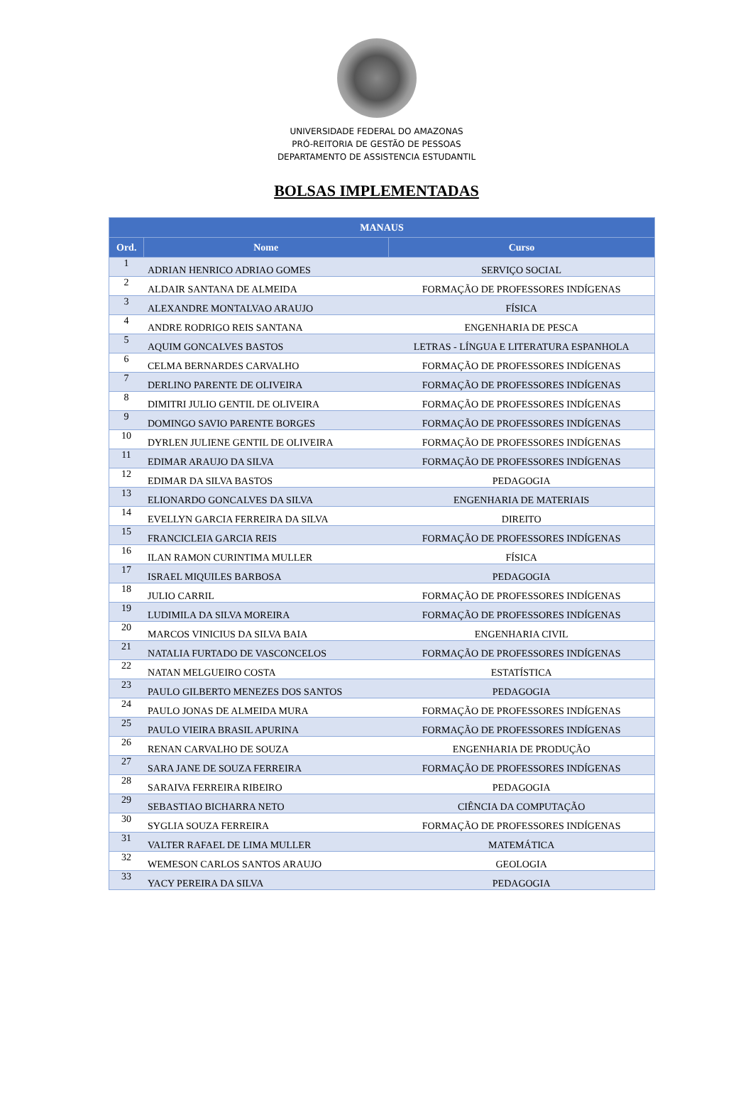UNIVERSIDADE FEDERAL DO AMAZONAS
PRÓ-REITORIA DE GESTÃO DE PESSOAS
DEPARTAMENTO DE ASSISTENCIA ESTUDANTIL
BOLSAS IMPLEMENTADAS
| MANAUS | | |
| --- | --- | --- |
| Ord. | Nome | Curso |
| 1 | ADRIAN HENRICO ADRIAO GOMES | SERVIÇO SOCIAL |
| 2 | ALDAIR SANTANA DE ALMEIDA | FORMAÇÃO DE PROFESSORES INDÍGENAS |
| 3 | ALEXANDRE MONTALVAO ARAUJO | FÍSICA |
| 4 | ANDRE RODRIGO REIS SANTANA | ENGENHARIA DE PESCA |
| 5 | AQUIM GONCALVES BASTOS | LETRAS - LÍNGUA E LITERATURA ESPANHOLA |
| 6 | CELMA BERNARDES CARVALHO | FORMAÇÃO DE PROFESSORES INDÍGENAS |
| 7 | DERLINO PARENTE DE OLIVEIRA | FORMAÇÃO DE PROFESSORES INDÍGENAS |
| 8 | DIMITRI JULIO GENTIL DE OLIVEIRA | FORMAÇÃO DE PROFESSORES INDÍGENAS |
| 9 | DOMINGO SAVIO PARENTE BORGES | FORMAÇÃO DE PROFESSORES INDÍGENAS |
| 10 | DYRLEN JULIENE GENTIL DE OLIVEIRA | FORMAÇÃO DE PROFESSORES INDÍGENAS |
| 11 | EDIMAR ARAUJO DA SILVA | FORMAÇÃO DE PROFESSORES INDÍGENAS |
| 12 | EDIMAR DA SILVA BASTOS | PEDAGOGIA |
| 13 | ELIONARDO GONCALVES DA SILVA | ENGENHARIA DE MATERIAIS |
| 14 | EVELLYN GARCIA FERREIRA DA SILVA | DIREITO |
| 15 | FRANCICLEIA GARCIA REIS | FORMAÇÃO DE PROFESSORES INDÍGENAS |
| 16 | ILAN RAMON CURINTIMA MULLER | FÍSICA |
| 17 | ISRAEL MIQUILES BARBOSA | PEDAGOGIA |
| 18 | JULIO CARRIL | FORMAÇÃO DE PROFESSORES INDÍGENAS |
| 19 | LUDIMILA DA SILVA MOREIRA | FORMAÇÃO DE PROFESSORES INDÍGENAS |
| 20 | MARCOS VINICIUS DA SILVA BAIA | ENGENHARIA CIVIL |
| 21 | NATALIA FURTADO DE VASCONCELOS | FORMAÇÃO DE PROFESSORES INDÍGENAS |
| 22 | NATAN MELGUEIRO COSTA | ESTATÍSTICA |
| 23 | PAULO GILBERTO MENEZES DOS SANTOS | PEDAGOGIA |
| 24 | PAULO JONAS DE ALMEIDA MURA | FORMAÇÃO DE PROFESSORES INDÍGENAS |
| 25 | PAULO VIEIRA BRASIL APURINA | FORMAÇÃO DE PROFESSORES INDÍGENAS |
| 26 | RENAN CARVALHO DE SOUZA | ENGENHARIA DE PRODUÇÃO |
| 27 | SARA JANE DE SOUZA FERREIRA | FORMAÇÃO DE PROFESSORES INDÍGENAS |
| 28 | SARAIVA FERREIRA RIBEIRO | PEDAGOGIA |
| 29 | SEBASTIAO BICHARRA NETO | CIÊNCIA DA COMPUTAÇÃO |
| 30 | SYGLIA SOUZA FERREIRA | FORMAÇÃO DE PROFESSORES INDÍGENAS |
| 31 | VALTER RAFAEL DE LIMA MULLER | MATEMÁTICA |
| 32 | WEMESON CARLOS SANTOS ARAUJO | GEOLOGIA |
| 33 | YACY PEREIRA DA SILVA | PEDAGOGIA |